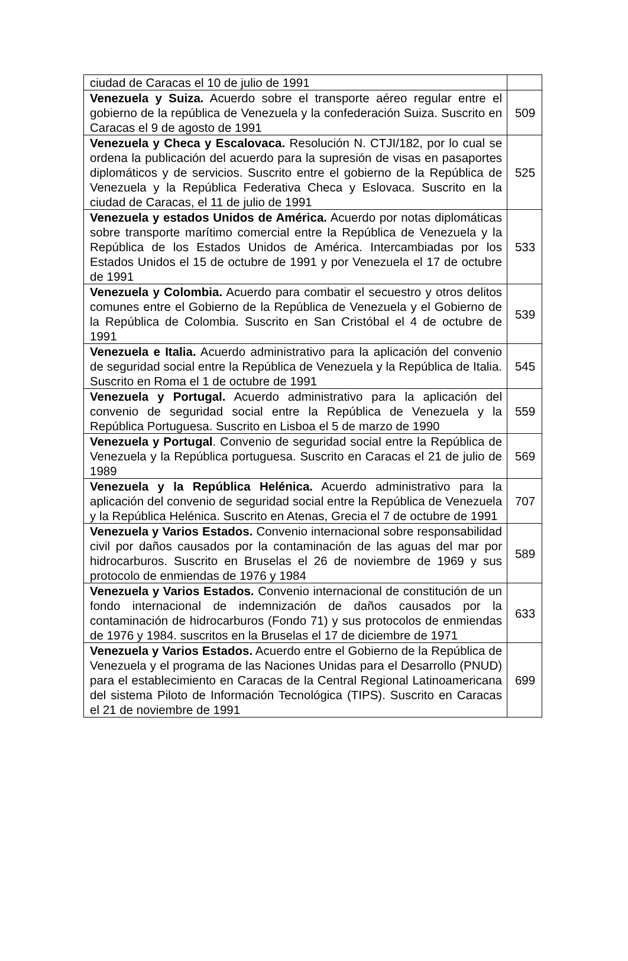| ciudad de Caracas el 10 de julio de 1991 | |
| Venezuela y Suiza. Acuerdo sobre el transporte aéreo regular entre el gobierno de la república de Venezuela y la confederación Suiza. Suscrito en Caracas el 9 de agosto de 1991 | 509 |
| Venezuela y Checa y Escalovaca. Resolución N. CTJI/182, por lo cual se ordena la publicación del acuerdo para la supresión de visas en pasaportes diplomáticos y de servicios. Suscrito entre el gobierno de la República de Venezuela y la República Federativa Checa y Eslovaca. Suscrito en la ciudad de Caracas, el 11 de julio de 1991 | 525 |
| Venezuela y estados Unidos de América. Acuerdo por notas diplomáticas sobre transporte marítimo comercial entre la República de Venezuela y la República de los Estados Unidos de América. Intercambiadas por los Estados Unidos el 15 de octubre de 1991 y por Venezuela el 17 de octubre de 1991 | 533 |
| Venezuela y Colombia. Acuerdo para combatir el secuestro y otros delitos comunes entre el Gobierno de la República de Venezuela y el Gobierno de la República de Colombia. Suscrito en San Cristóbal el 4 de octubre de 1991 | 539 |
| Venezuela e Italia. Acuerdo administrativo para la aplicación del convenio de seguridad social entre la República de Venezuela y la República de Italia. Suscrito en Roma el 1 de octubre de 1991 | 545 |
| Venezuela y Portugal. Acuerdo administrativo para la aplicación del convenio de seguridad social entre la República de Venezuela y la República Portuguesa. Suscrito en Lisboa el 5 de marzo de 1990 | 559 |
| Venezuela y Portugal . Convenio de seguridad social entre la República de Venezuela y la República portuguesa. Suscrito en Caracas el 21 de julio de 1989 | 569 |
| Venezuela y la República Helénica. Acuerdo administrativo para la aplicación del convenio de seguridad social entre la República de Venezuela y la República Helénica. Suscrito en Atenas, Grecia el 7 de octubre de 1991 | 707 |
| Venezuela y Varios Estados. Convenio internacional sobre responsabilidad civil por daños causados por la contaminación de las aguas del mar por hidrocarburos. Suscrito en Bruselas el 26 de noviembre de 1969 y sus protocolo de enmiendas de 1976 y 1984 | 589 |
| Venezuela y Varios Estados. Convenio internacional de constitución de un fondo internacional de indemnización de daños causados por la contaminación de hidrocarburos (Fondo 71) y sus protocolos de enmiendas de 1976 y 1984. suscritos en la Bruselas el 17 de diciembre de 1971 | 633 |
| Venezuela y Varios Estados. Acuerdo entre el Gobierno de la República de Venezuela y el programa de las Naciones Unidas para el Desarrollo (PNUD) para el establecimiento en Caracas de la Central Regional Latinoamericana del sistema Piloto de Información Tecnológica (TIPS). Suscrito en Caracas el 21 de noviembre de 1991 | 699 |